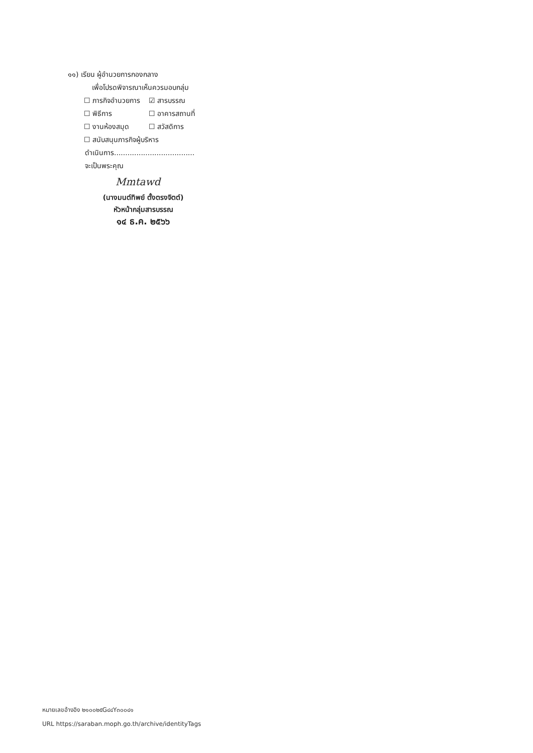๑๑) เรียน ผู้อำนวยการกองกลาง
เพื่อโปรดพิจารณาเห็นควรมอบกลุ่ม
☐ ภารกิจอำนวยการ ☑ สารบรรณ
☐ พิธีการ ☐ อาคารสถานที่
☐ งานห้องสมุด ☐ สวัสดิการ
☐ สนับสนุนภารกิจผู้บริหาร
ดำเนินการ....................................
จะเป็นพระคุณ
Mmtawd
(นางมนต์ทิพย์ ตั้งตรงจิตต์)
หัวหน้ากลุ่มสารบรรณ
๑๔ ธ.ค. ๒๕๖๖
หมายเลขอ้างอิง ๒๑๐๐๒๕G๔๔Y๓๐๐๔๑
URL https://saraban.moph.go.th/archive/identityTags